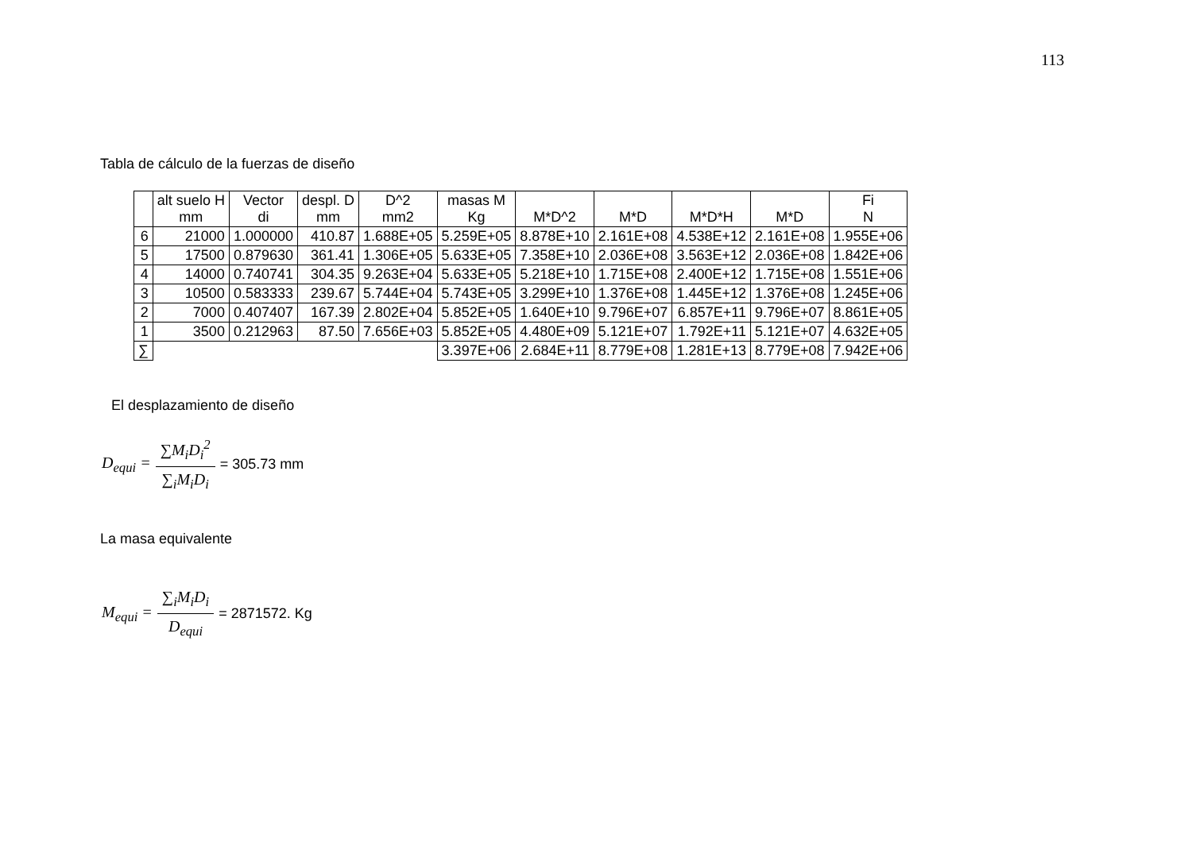113
Tabla de cálculo de la fuerzas de diseño
| | alt suelo H mm | Vector di | despl. D mm | D^2 mm2 | masas M Kg | M*D^2 | M*D | M*D*H | M*D | Fi N |
| --- | --- | --- | --- | --- | --- | --- | --- | --- | --- | --- |
| 6 | 21000 | 1.000000 | 410.87 | 1.688E+05 | 5.259E+05 | 8.878E+10 | 2.161E+08 | 4.538E+12 | 2.161E+08 | 1.955E+06 |
| 5 | 17500 | 0.879630 | 361.41 | 1.306E+05 | 5.633E+05 | 7.358E+10 | 2.036E+08 | 3.563E+12 | 2.036E+08 | 1.842E+06 |
| 4 | 14000 | 0.740741 | 304.35 | 9.263E+04 | 5.633E+05 | 5.218E+10 | 1.715E+08 | 2.400E+12 | 1.715E+08 | 1.551E+06 |
| 3 | 10500 | 0.583333 | 239.67 | 5.744E+04 | 5.743E+05 | 3.299E+10 | 1.376E+08 | 1.445E+12 | 1.376E+08 | 1.245E+06 |
| 2 | 7000 | 0.407407 | 167.39 | 2.802E+04 | 5.852E+05 | 1.640E+10 | 9.796E+07 | 6.857E+11 | 9.796E+07 | 8.861E+05 |
| 1 | 3500 | 0.212963 | 87.50 | 7.656E+03 | 5.852E+05 | 4.480E+09 | 5.121E+07 | 1.792E+11 | 5.121E+07 | 4.632E+05 |
| ∑ | | | | | 3.397E+06 | 2.684E+11 | 8.779E+08 | 1.281E+13 | 8.779E+08 | 7.942E+06 |
El desplazamiento de diseño
D<sub>equi</sub> = ∑M<sub>i</sub>D<sub>i</sub><sup>2</sup> ∑<sub>i</sub>M<sub>i</sub>D<sub>i</sub> = 305.73 mm
La masa equivalente
M<sub>equi</sub> = ∑<sub>i</sub>M<sub>i</sub>D<sub>i</sub> D<sub>equi</sub> = 2871572. Kg